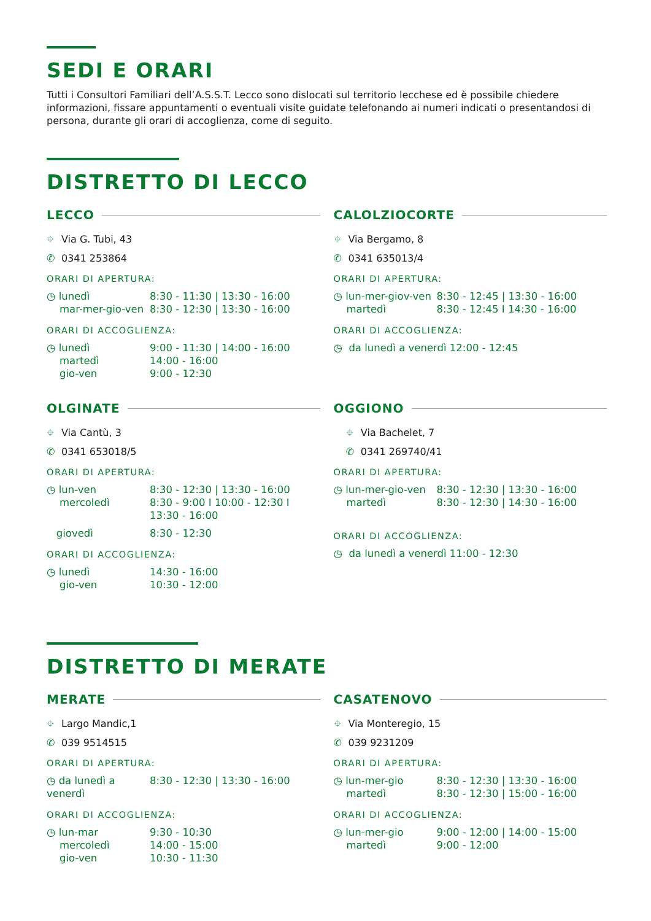SEDI E ORARI
Tutti i Consultori Familiari dell’A.S.S.T. Lecco sono dislocati sul territorio lecchese ed è possibile chiedere informazioni, fissare appuntamenti o eventuali visite guidate telefonando ai numeri indicati o presentandosi di persona, durante gli orari di accoglienza, come di seguito.
DISTRETTO DI LECCO
LECCO
⌖ Via G. Tubi, 43
✆ 0341 253864
ORARI DI APERTURA:
| ◷ lunedì | 8:30 - 11:30 / 13:30 - 16:00 |
| mar-mer-gio-ven | 8:30 - 12:30 / 13:30 - 16:00 |
ORARI DI ACCOGLIENZA:
| ◷ lunedì | 9:00 - 11:30 / 14:00 - 16:00 |
| martedì | 14:00 - 16:00 |
| gio-ven | 9:00 - 12:30 |
CALOLZIOCORTE
⌖ Via Bergamo, 8
✆ 0341 635013/4
ORARI DI APERTURA:
| ◷ lun-mer-giov-ven | 8:30 - 12:45 / 13:30 - 16:00 |
| martedì | 8:30 - 12:45 I 14:30 - 16:00 |
ORARI DI ACCOGLIENZA:
| ◷ da lunedì a venerdì 12:00 - 12:45 |
OLGINATE
⌖ Via Cantù, 3
✆ 0341 653018/5
ORARI DI APERTURA:
| ◷ lun-ven | 8:30 - 12:30 / 13:30 - 16:00 |
| mercoledì | 8:30 - 9:00 I 10:00 - 12:30 I 13:30 - 16:00 |
| giovedì | 8:30 - 12:30 |
ORARI DI ACCOGLIENZA:
| ◷ lunedì | 14:30 - 16:00 |
| gio-ven | 10:30 - 12:00 |
OGGIONO
⌖ Via Bachelet, 7
✆ 0341 269740/41
ORARI DI APERTURA:
| ◷ lun-mer-gio-ven | 8:30 - 12:30 / 13:30 - 16:00 |
| martedì | 8:30 - 12:30 / 14:30 - 16:00 |
ORARI DI ACCOGLIENZA:
| ◷ da lunedì a venerdì 11:00 - 12:30 |
DISTRETTO DI MERATE
MERATE
⌖ Largo Mandic,1
✆ 039 9514515
ORARI DI APERTURA:
| ◷ da lunedì a venerdì | 8:30 - 12:30 / 13:30 - 16:00 |
ORARI DI ACCOGLIENZA:
| ◷ lun-mar | 9:30 - 10:30 |
| mercoledì | 14:00 - 15:00 |
| gio-ven | 10:30 - 11:30 |
CASATENOVO
⌖ Via Monteregio, 15
✆ 039 9231209
ORARI DI APERTURA:
| ◷ lun-mer-gio | 8:30 - 12:30 / 13:30 - 16:00 |
| martedì | 8:30 - 12:30 / 15:00 - 16:00 |
ORARI DI ACCOGLIENZA:
| ◷ lun-mer-gio | 9:00 - 12:00 / 14:00 - 15:00 |
| martedì | 9:00 - 12:00 |